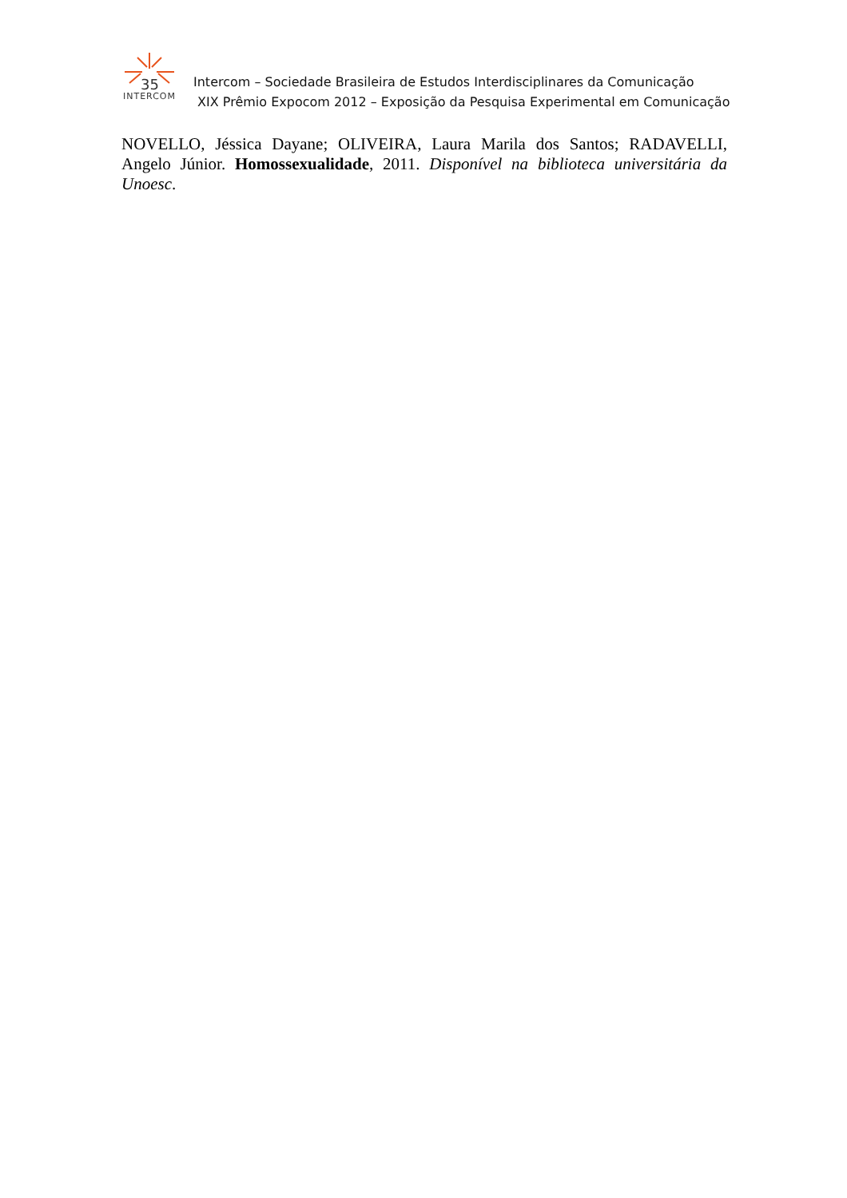35
INTERCOM
Intercom – Sociedade Brasileira de Estudos Interdisciplinares da Comunicação
XIX Prêmio Expocom 2012 – Exposição da Pesquisa Experimental em Comunicação
NOVELLO, Jéssica Dayane; OLIVEIRA, Laura Marila dos Santos; RADAVELLI, Angelo Júnior. Homossexualidade, 2011. Disponível na biblioteca universitária da Unoesc.